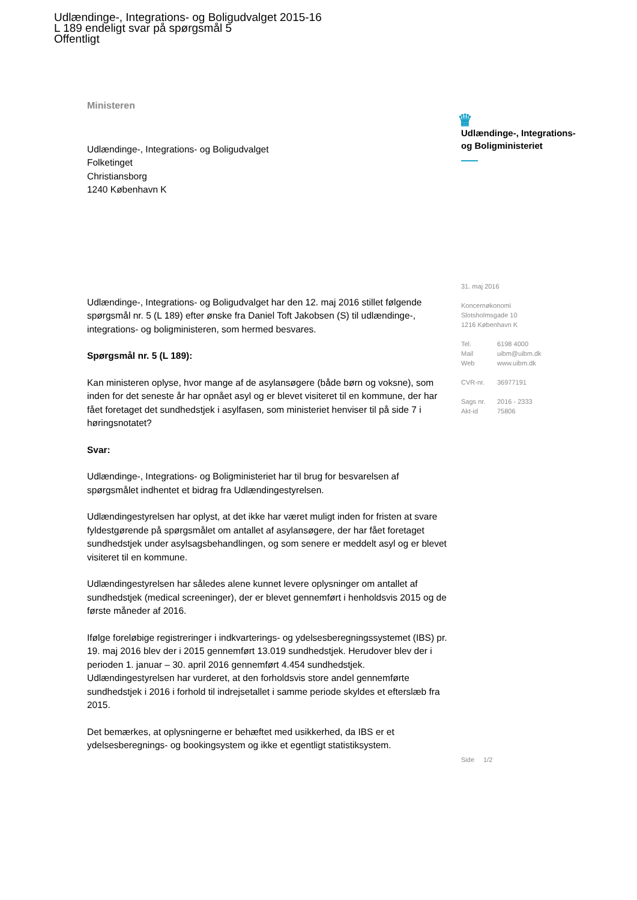Udlændinge-, Integrations- og Boligudvalget 2015-16
L 189 endeligt svar på spørgsmål 5
Offentligt
Ministeren
Udlændinge-, Integrations- og Boligudvalget
Folketinget
Christiansborg
1240 København K
Udlændinge-, Integrations- og Boligudvalget har den 12. maj 2016 stillet følgende spørgsmål nr. 5 (L 189) efter ønske fra Daniel Toft Jakobsen (S) til udlændinge-, integrations- og boligministeren, som hermed besvares.
Spørgsmål nr. 5 (L 189):
Kan ministeren oplyse, hvor mange af de asylansøgere (både børn og voksne), som inden for det seneste år har opnået asyl og er blevet visiteret til en kommune, der har fået foretaget det sundhedstjek i asylfasen, som ministeriet henviser til på side 7 i høringsnotatet?
Svar:
Udlændinge-, Integrations- og Boligministeriet har til brug for besvarelsen af spørgsmålet indhentet et bidrag fra Udlændingestyrelsen.
Udlændingestyrelsen har oplyst, at det ikke har været muligt inden for fristen at svare fyldestgørende på spørgsmålet om antallet af asylansøgere, der har fået foretaget sundhedstjek under asylsagsbehandlingen, og som senere er meddelt asyl og er blevet visiteret til en kommune.
Udlændingestyrelsen har således alene kunnet levere oplysninger om antallet af sundhedstjek (medical screeninger), der er blevet gennemført i henholdsvis 2015 og de første måneder af 2016.
Ifølge foreløbige registreringer i indkvarterings- og ydelsesberegningssystemet (IBS) pr. 19. maj 2016 blev der i 2015 gennemført 13.019 sundhedstjek. Herudover blev der i perioden 1. januar – 30. april 2016 gennemført 4.454 sundhedstjek. Udlændingestyrelsen har vurderet, at den forholdsvis store andel gennemførte sundhedstjek i 2016 i forhold til indrejsetallet i samme periode skyldes et efterslæb fra 2015.
Det bemærkes, at oplysningerne er behæftet med usikkerhed, da IBS er et ydelsesberegnings- og bookingsystem og ikke et egentligt statistiksystem.
♛
Udlændinge-, Integrations-
og Boligministeriet
31. maj 2016
Koncernøkonomi
Slotsholmsgade 10
1216 København K
Tel. 6198 4000
Mail uibm@uibm.dk
Web www.uibm.dk
CVR-nr. 36977191
Sags nr. 2016 - 2333
Akt-id 75806
Side 1/2